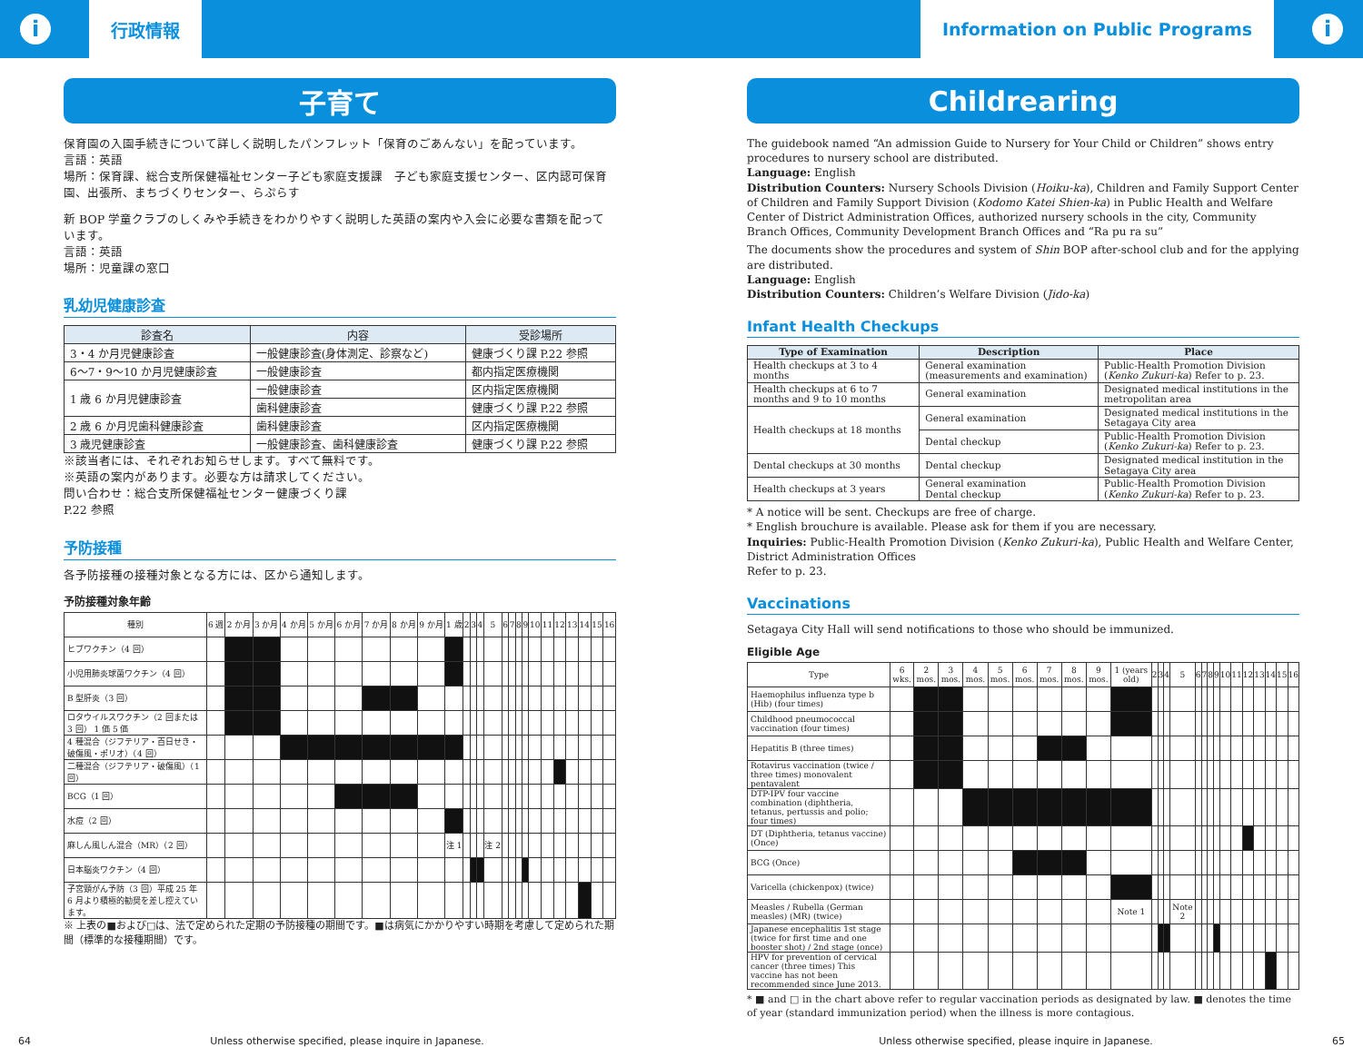i
行政情報
Information on Public Programs
i
子育て
保育園の入園手続きについて詳しく説明したパンフレット「保育のごあんない」を配っています。
言語：英語
場所：保育課、総合支所保健福祉センター子ども家庭支援課　子ども家庭支援センター、区内認可保育園、出張所、まちづくりセンター、らぷらす
新 BOP 学童クラブのしくみや手続きをわかりやすく説明した英語の案内や入会に必要な書類を配っています。
言語：英語
場所：児童課の窓口
乳幼児健康診査
| 診査名 | 内容 | 受診場所 |
| --- | --- | --- |
| 3・4 か月児健康診査 | 一般健康診査(身体測定、診察など) | 健康づくり課 P.22 参照 |
| 6～7・9～10 か月児健康診査 | 一般健康診査 | 都内指定医療機関 |
| 1 歳 6 か月児健康診査 | 一般健康診査 | 区内指定医療機関 |
| | 歯科健康診査 | 健康づくり課 P.22 参照 |
| 2 歳 6 か月児歯科健康診査 | 歯科健康診査 | 区内指定医療機関 |
| 3 歳児健康診査 | 一般健康診査、歯科健康診査 | 健康づくり課 P.22 参照 |
※該当者には、それぞれお知らせします。すべて無料です。
※英語の案内があります。必要な方は請求してください。
問い合わせ：総合支所保健福祉センター健康づくり課
P.22 参照
予防接種
各予防接種の接種対象となる方には、区から通知します。
予防接種対象年齢
| 種別 | 6 週 | 2 か月 | 3 か月 | 4 か月 | 5 か月 | 6 か月 | 7 か月 | 8 か月 | 9 か月 | 1 歳 | 2 | 3 | 4 | 5 | 6 | 7 | 8 | 9 | 10 | 11 | 12 | 13 | 14 | 15 | 16 |
| --- | --- | --- | --- | --- | --- | --- | --- | --- | --- | --- | --- | --- | --- | --- | --- | --- | --- | --- | --- | --- | --- | --- | --- | --- | --- |
| ヒブワクチン（4 回） | | | | | | | | | | | | | | | | | | | | | | | | | |
| 小児用肺炎球菌ワクチン（4 回） | | | | | | | | | | | | | | | | | | | | | | | | | |
| B 型肝炎（3 回） | | | | | | | | | | | | | | | | | | | | | | | | | |
| ロタウイルスワクチン（2 回または 3 回） 1 価 5 価 | | | | | | | | | | | | | | | | | | | | | | | | | |
| 4 種混合（ジフテリア・百日せき・破傷風・ポリオ）（4 回） | | | | | | | | | | | | | | | | | | | | | | | | | |
| 二種混合（ジフテリア・破傷風）（1 回） | | | | | | | | | | | | | | | | | | | | | | | | | |
| BCG（1 回） | | | | | | | | | | | | | | | | | | | | | | | | | |
| 水痘（2 回） | | | | | | | | | | | | | | | | | | | | | | | | | |
| 麻しん風しん混合（MR）（2 回） | | | | | | | | | | 注 1 | | | | 注 2 | | | | | | | | | | | |
| 日本脳炎ワクチン（4 回） | | | | | | | | | | | | | | | | | | | | | | | | | |
| 子宮頸がん予防（3 回）平成 25 年 6 月より積極的勧奨を差し控えています。 | | | | | | | | | | | | | | | | | | | | | | | | | |
※ 上表の■および□は、法で定められた定期の予防接種の期間です。■は病気にかかりやすい時期を考慮して定められた期間（標準的な接種期間）です。
Childrearing
The guidebook named “An admission Guide to Nursery for Your Child or Children” shows entry procedures to nursery school are distributed.
Language: English
Distribution Counters: Nursery Schools Division (Hoiku-ka), Children and Family Support Center of Children and Family Support Division (Kodomo Katei Shien-ka) in Public Health and Welfare Center of District Administration Offices, authorized nursery schools in the city, Community Branch Offices, Community Development Branch Offices and “Ra pu ra su”
The documents show the procedures and system of Shin BOP after-school club and for the applying are distributed.
Language: English
Distribution Counters: Children’s Welfare Division (Jido-ka)
Infant Health Checkups
| Type of Examination | Description | Place |
| --- | --- | --- |
| Health checkups at 3 to 4 months | General examination (measurements and examination) | Public-Health Promotion Division ( Kenko Zukuri-ka ) Refer to p. 23. |
| Health checkups at 6 to 7 months and 9 to 10 months | General examination | Designated medical institutions in the metropolitan area |
| Health checkups at 18 months | General examination | Designated medical institutions in the Setagaya City area |
| | Dental checkup | Public-Health Promotion Division ( Kenko Zukuri-ka ) Refer to p. 23. |
| Dental checkups at 30 months | Dental checkup | Designated medical institution in the Setagaya City area |
| Health checkups at 3 years | General examination Dental checkup | Public-Health Promotion Division ( Kenko Zukuri-ka ) Refer to p. 23. |
* A notice will be sent. Checkups are free of charge.
* English brouchure is available. Please ask for them if you are necessary.
Inquiries: Public-Health Promotion Division (Kenko Zukuri-ka), Public Health and Welfare Center, District Administration Offices
Refer to p. 23.
Vaccinations
Setagaya City Hall will send notifications to those who should be immunized.
Eligible Age
| Type | 6 wks. | 2 mos. | 3 mos. | 4 mos. | 5 mos. | 6 mos. | 7 mos. | 8 mos. | 9 mos. | 1 (years old) | 2 | 3 | 4 | 5 | 6 | 7 | 8 | 9 | 10 | 11 | 12 | 13 | 14 | 15 | 16 |
| --- | --- | --- | --- | --- | --- | --- | --- | --- | --- | --- | --- | --- | --- | --- | --- | --- | --- | --- | --- | --- | --- | --- | --- | --- | --- |
| Haemophilus influenza type b (Hib) (four times) | | | | | | | | | | | | | | | | | | | | | | | | | |
| Childhood pneumococcal vaccination (four times) | | | | | | | | | | | | | | | | | | | | | | | | | |
| Hepatitis B (three times) | | | | | | | | | | | | | | | | | | | | | | | | | |
| Rotavirus vaccination (twice / three times) monovalent pentavalent | | | | | | | | | | | | | | | | | | | | | | | | | |
| DTP-IPV four vaccine combination (diphtheria, tetanus, pertussis and polio; four times) | | | | | | | | | | | | | | | | | | | | | | | | | |
| DT (Diphtheria, tetanus vaccine) (Once) | | | | | | | | | | | | | | | | | | | | | | | | | |
| BCG (Once) | | | | | | | | | | | | | | | | | | | | | | | | | |
| Varicella (chickenpox) (twice) | | | | | | | | | | | | | | | | | | | | | | | | | |
| Measles / Rubella (German measles) (MR) (twice) | | | | | | | | | | Note 1 | | | | Note 2 | | | | | | | | | | | |
| Japanese encephalitis 1st stage (twice for first time and one booster shot) / 2nd stage (once) | | | | | | | | | | | | | | | | | | | | | | | | | |
| HPV for prevention of cervical cancer (three times) This vaccine has not been recommended since June 2013. | | | | | | | | | | | | | | | | | | | | | | | | | |
* ■ and □ in the chart above refer to regular vaccination periods as designated by law. ■ denotes the time of year (standard immunization period) when the illness is more contagious.
64 Unless otherwise specified, please inquire in Japanese. Unless otherwise specified, please inquire in Japanese. 65